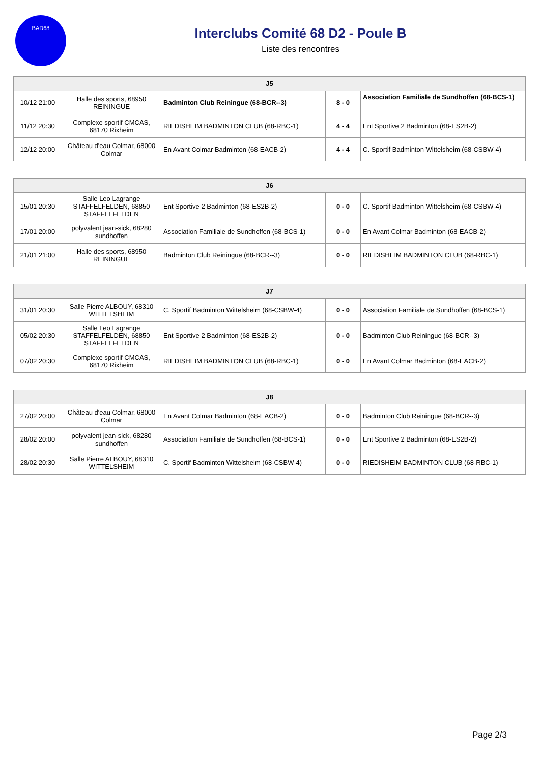BAD68
Interclubs Comité 68 D2 - Poule B
Liste des rencontres
| J5 | | | | |
| --- | --- | --- | --- | --- |
| 10/12 21:00 | Halle des sports, 68950 REININGUE | Badminton Club Reiningue (68-BCR--3) | 8 - 0 | Association Familiale de Sundhoffen (68-BCS-1) |
| 11/12 20:30 | Complexe sportif CMCAS, 68170 Rixheim | RIEDISHEIM BADMINTON CLUB (68-RBC-1) | 4 - 4 | Ent Sportive 2 Badminton (68-ES2B-2) |
| 12/12 20:00 | Château d'eau Colmar, 68000 Colmar | En Avant Colmar Badminton (68-EACB-2) | 4 - 4 | C. Sportif Badminton Wittelsheim (68-CSBW-4) |
| J6 | | | | |
| --- | --- | --- | --- | --- |
| 15/01 20:30 | Salle Leo Lagrange STAFFELFELDEN, 68850 STAFFELFELDEN | Ent Sportive 2 Badminton (68-ES2B-2) | 0 - 0 | C. Sportif Badminton Wittelsheim (68-CSBW-4) |
| 17/01 20:00 | polyvalent jean-sick, 68280 sundhoffen | Association Familiale de Sundhoffen (68-BCS-1) | 0 - 0 | En Avant Colmar Badminton (68-EACB-2) |
| 21/01 21:00 | Halle des sports, 68950 REININGUE | Badminton Club Reiningue (68-BCR--3) | 0 - 0 | RIEDISHEIM BADMINTON CLUB (68-RBC-1) |
| J7 | | | | |
| --- | --- | --- | --- | --- |
| 31/01 20:30 | Salle Pierre ALBOUY, 68310 WITTELSHEIM | C. Sportif Badminton Wittelsheim (68-CSBW-4) | 0 - 0 | Association Familiale de Sundhoffen (68-BCS-1) |
| 05/02 20:30 | Salle Leo Lagrange STAFFELFELDEN, 68850 STAFFELFELDEN | Ent Sportive 2 Badminton (68-ES2B-2) | 0 - 0 | Badminton Club Reiningue (68-BCR--3) |
| 07/02 20:30 | Complexe sportif CMCAS, 68170 Rixheim | RIEDISHEIM BADMINTON CLUB (68-RBC-1) | 0 - 0 | En Avant Colmar Badminton (68-EACB-2) |
| J8 | | | | |
| --- | --- | --- | --- | --- |
| 27/02 20:00 | Château d'eau Colmar, 68000 Colmar | En Avant Colmar Badminton (68-EACB-2) | 0 - 0 | Badminton Club Reiningue (68-BCR--3) |
| 28/02 20:00 | polyvalent jean-sick, 68280 sundhoffen | Association Familiale de Sundhoffen (68-BCS-1) | 0 - 0 | Ent Sportive 2 Badminton (68-ES2B-2) |
| 28/02 20:30 | Salle Pierre ALBOUY, 68310 WITTELSHEIM | C. Sportif Badminton Wittelsheim (68-CSBW-4) | 0 - 0 | RIEDISHEIM BADMINTON CLUB (68-RBC-1) |
Page 2/3